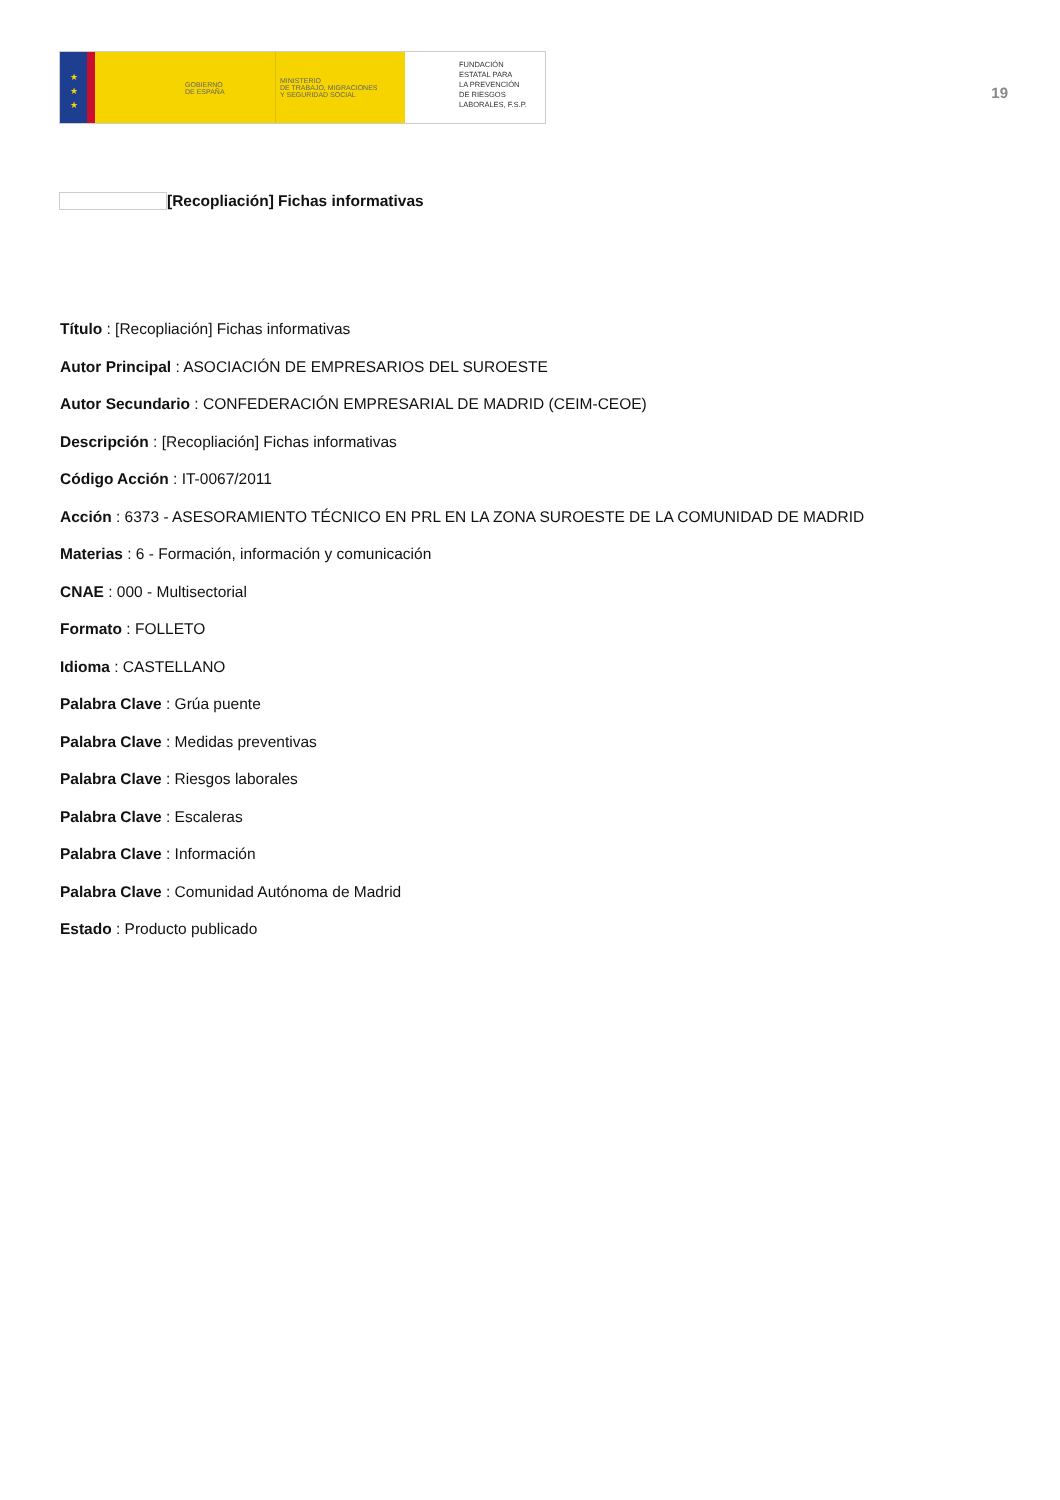★
★
★
GOBIERNO
DE ESPAÑA
MINISTERIO
DE TRABAJO, MIGRACIONES
Y SEGURIDAD SOCIAL
FUNDACIÓN
ESTATAL PARA
LA PREVENCIÓN
DE RIESGOS
LABORALES, F.S.P.
19
[Recopliación] Fichas informativas
Título : [Recopliación] Fichas informativas
Autor Principal : ASOCIACIÓN DE EMPRESARIOS DEL SUROESTE
Autor Secundario : CONFEDERACIÓN EMPRESARIAL DE MADRID (CEIM-CEOE)
Descripción : [Recopliación] Fichas informativas
Código Acción : IT-0067/2011
Acción : 6373 - ASESORAMIENTO TÉCNICO EN PRL EN LA ZONA SUROESTE DE LA COMUNIDAD DE MADRID
Materias : 6 - Formación, información y comunicación
CNAE : 000 - Multisectorial
Formato : FOLLETO
Idioma : CASTELLANO
Palabra Clave : Grúa puente
Palabra Clave : Medidas preventivas
Palabra Clave : Riesgos laborales
Palabra Clave : Escaleras
Palabra Clave : Información
Palabra Clave : Comunidad Autónoma de Madrid
Estado : Producto publicado